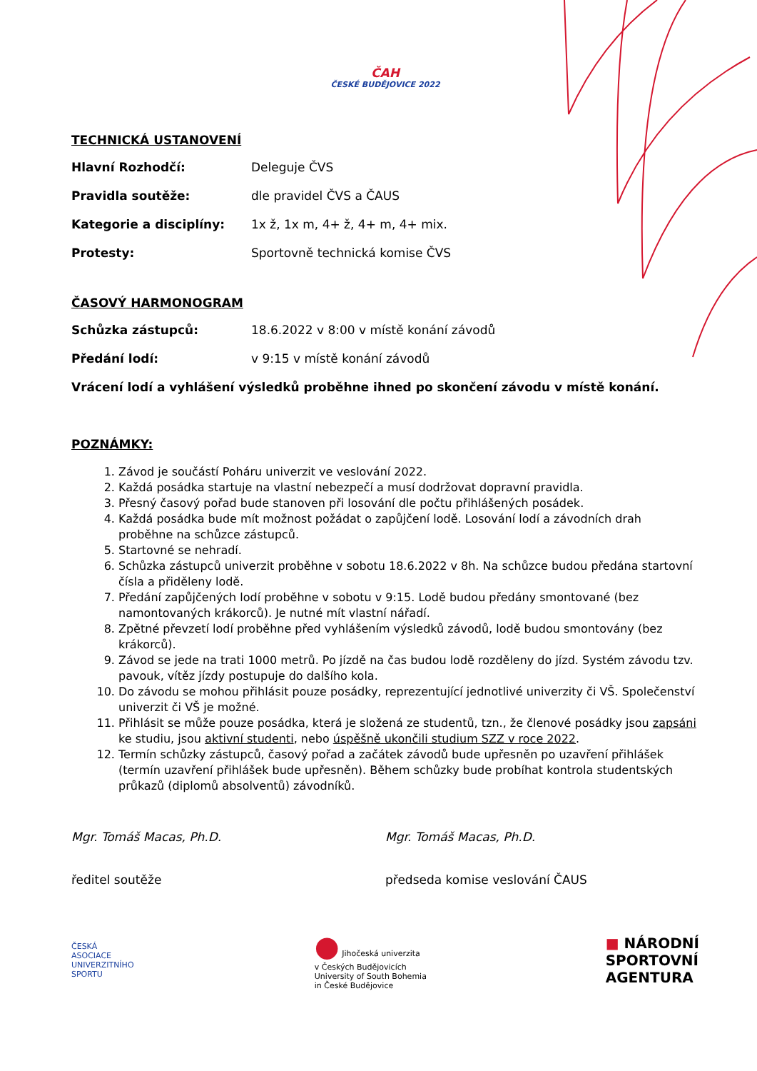ČAH
ČESKÉ BUDĚJOVICE 2022
TECHNICKÁ USTANOVENÍ
Hlavní Rozhodčí: Deleguje ČVS
Pravidla soutěže: dle pravidel ČVS a ČAUS
Kategorie a disciplíny: 1x ž, 1x m, 4+ ž, 4+ m, 4+ mix.
Protesty: Sportovně technická komise ČVS
ČASOVÝ HARMONOGRAM
Schůzka zástupců: 18.6.2022 v 8:00 v místě konání závodů
Předání lodí: v 9:15 v místě konání závodů
Vrácení lodí a vyhlášení výsledků proběhne ihned po skončení závodu v místě konání.
POZNÁMKY:
1. Závod je součástí Poháru univerzit ve veslování 2022.
2. Každá posádka startuje na vlastní nebezpečí a musí dodržovat dopravní pravidla.
3. Přesný časový pořad bude stanoven při losování dle počtu přihlášených posádek.
4. Každá posádka bude mít možnost požádat o zapůjčení lodě. Losování lodí a závodních drah proběhne na schůzce zástupců.
5. Startovné se nehradí.
6. Schůzka zástupců univerzit proběhne v sobotu 18.6.2022 v 8h. Na schůzce budou předána startovní čísla a přiděleny lodě.
7. Předání zapůjčených lodí proběhne v sobotu v 9:15. Lodě budou předány smontované (bez namontovaných krákorců). Je nutné mít vlastní nářadí.
8. Zpětné převzetí lodí proběhne před vyhlášením výsledků závodů, lodě budou smontovány (bez krákorců).
9. Závod se jede na trati 1000 metrů. Po jízdě na čas budou lodě rozděleny do jízd. Systém závodu tzv. pavouk, vítěz jízdy postupuje do dalšího kola.
10. Do závodu se mohou přihlásit pouze posádky, reprezentující jednotlivé univerzity či VŠ. Společenství univerzit či VŠ je možné.
11. Přihlásit se může pouze posádka, která je složená ze studentů, tzn., že členové posádky jsou zapsáni ke studiu, jsou aktivní studenti, nebo úspěšně ukončili studium SZZ v roce 2022.
12. Termín schůzky zástupců, časový pořad a začátek závodů bude upřesněn po uzavření přihlášek (termín uzavření přihlášek bude upřesněn). Během schůzky bude probíhat kontrola studentských průkazů (diplomů absolventů) závodníků.
Mgr. Tomáš Macas, Ph.D. Mgr. Tomáš Macas, Ph.D.
ředitel soutěže předseda komise veslování ČAUS
ČESKÁ ASOCIACE UNIVERZITNÍHO SPORTU
● Jihočeská univerzita
v Českých Budějovicích
University of South Bohemia
in České Budějovice
■ NÁRODNÍ
SPORTOVNÍ
AGENTURA